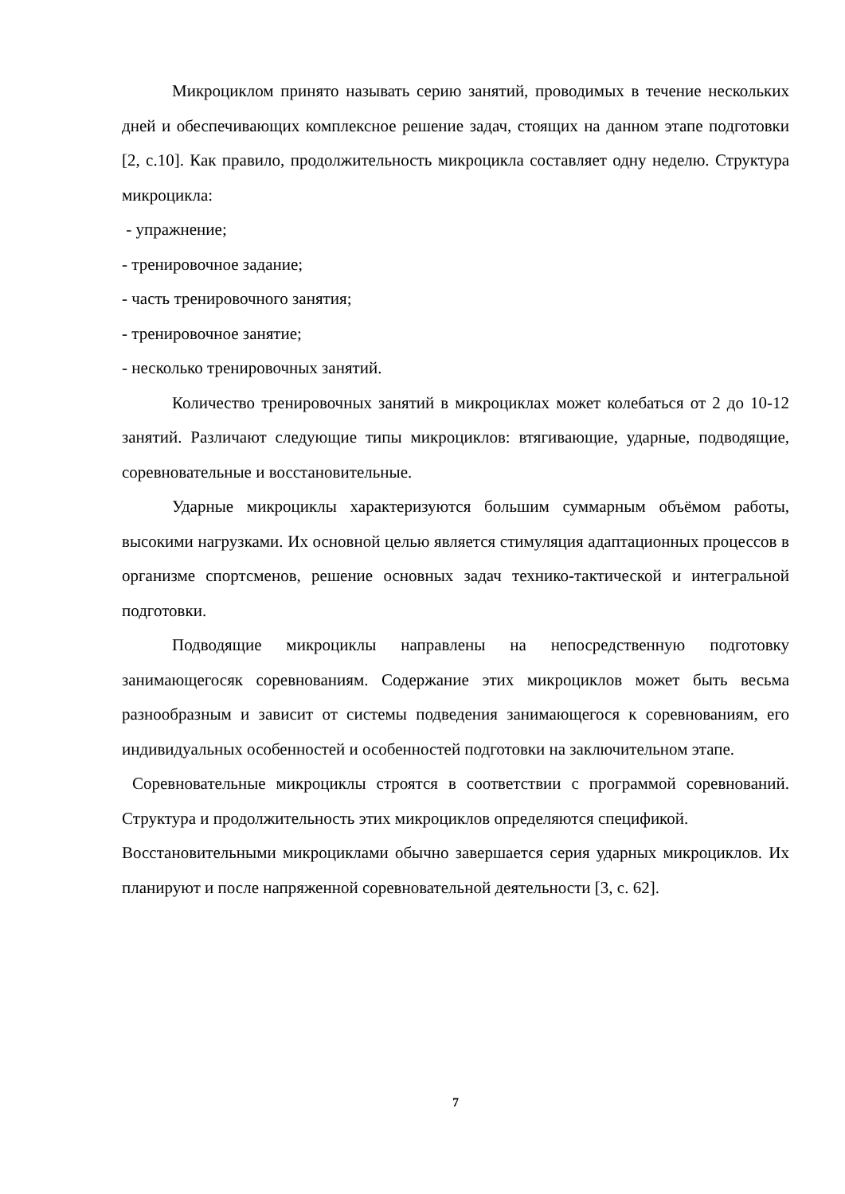Микроциклом принято называть серию занятий, проводимых в течение нескольких дней и обеспечивающих комплексное решение задач, стоящих на данном этапе подготовки [2, с.10]. Как правило, продолжительность микроцикла составляет одну неделю. Структура микроцикла:
- упражнение;
- тренировочное задание;
- часть тренировочного занятия;
- тренировочное занятие;
- несколько тренировочных занятий.
Количество тренировочных занятий в микроциклах может колебаться от 2 до 10-12 занятий. Различают следующие типы микроциклов: втягивающие, ударные, подводящие, соревновательные и восстановительные.
Ударные микроциклы характеризуются большим суммарным объёмом работы, высокими нагрузками. Их основной целью является стимуляция адаптационных процессов в организме спортсменов, решение основных задач технико-тактической и интегральной подготовки.
Подводящие микроциклы направлены на непосредственную подготовку занимающегосяк соревнованиям. Содержание этих микроциклов может быть весьма разнообразным и зависит от системы подведения занимающегося к соревнованиям, его индивидуальных особенностей и особенностей подготовки на заключительном этапе.
Соревновательные микроциклы строятся в соответствии с программой соревнований. Структура и продолжительность этих микроциклов определяются спецификой.
Восстановительными микроциклами обычно завершается серия ударных микроциклов. Их планируют и после напряженной соревновательной деятельности [3, с. 62].
7